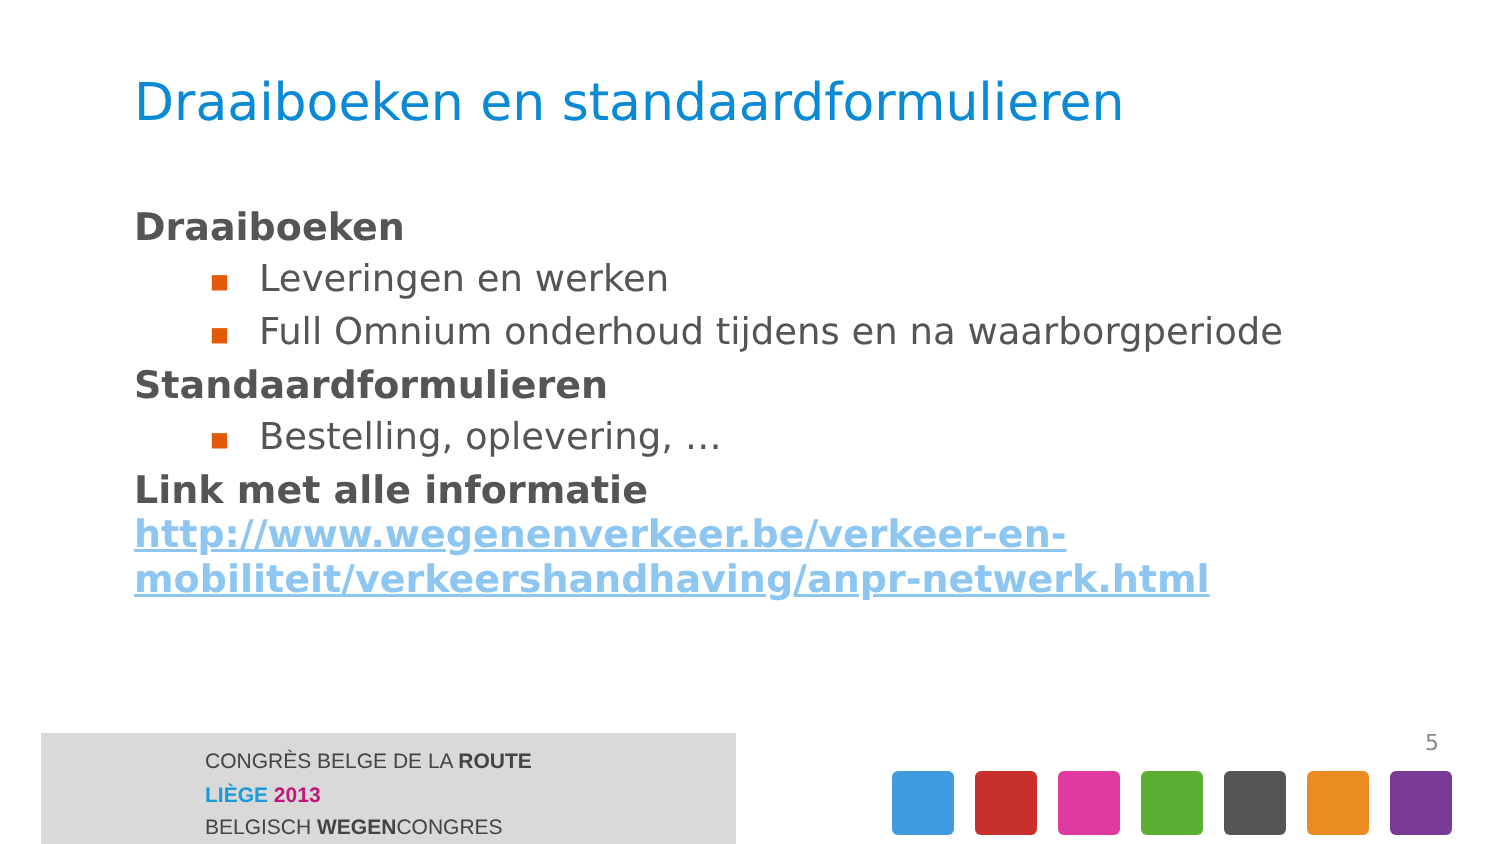Draaiboeken en standaardformulieren
Draaiboeken
■ Leveringen en werken
■ Full Omnium onderhoud tijdens en na waarborgperiode
Standaardformulieren
■ Bestelling, oplevering, …
Link met alle informatie
http://www.wegenenverkeer.be/verkeer-en-mobiliteit/verkeershandhaving/anpr-netwerk.html
CONGRÈS BELGE DE LA ROUTE
LIÈGE 2013
BELGISCH WEGENCONGRES
5